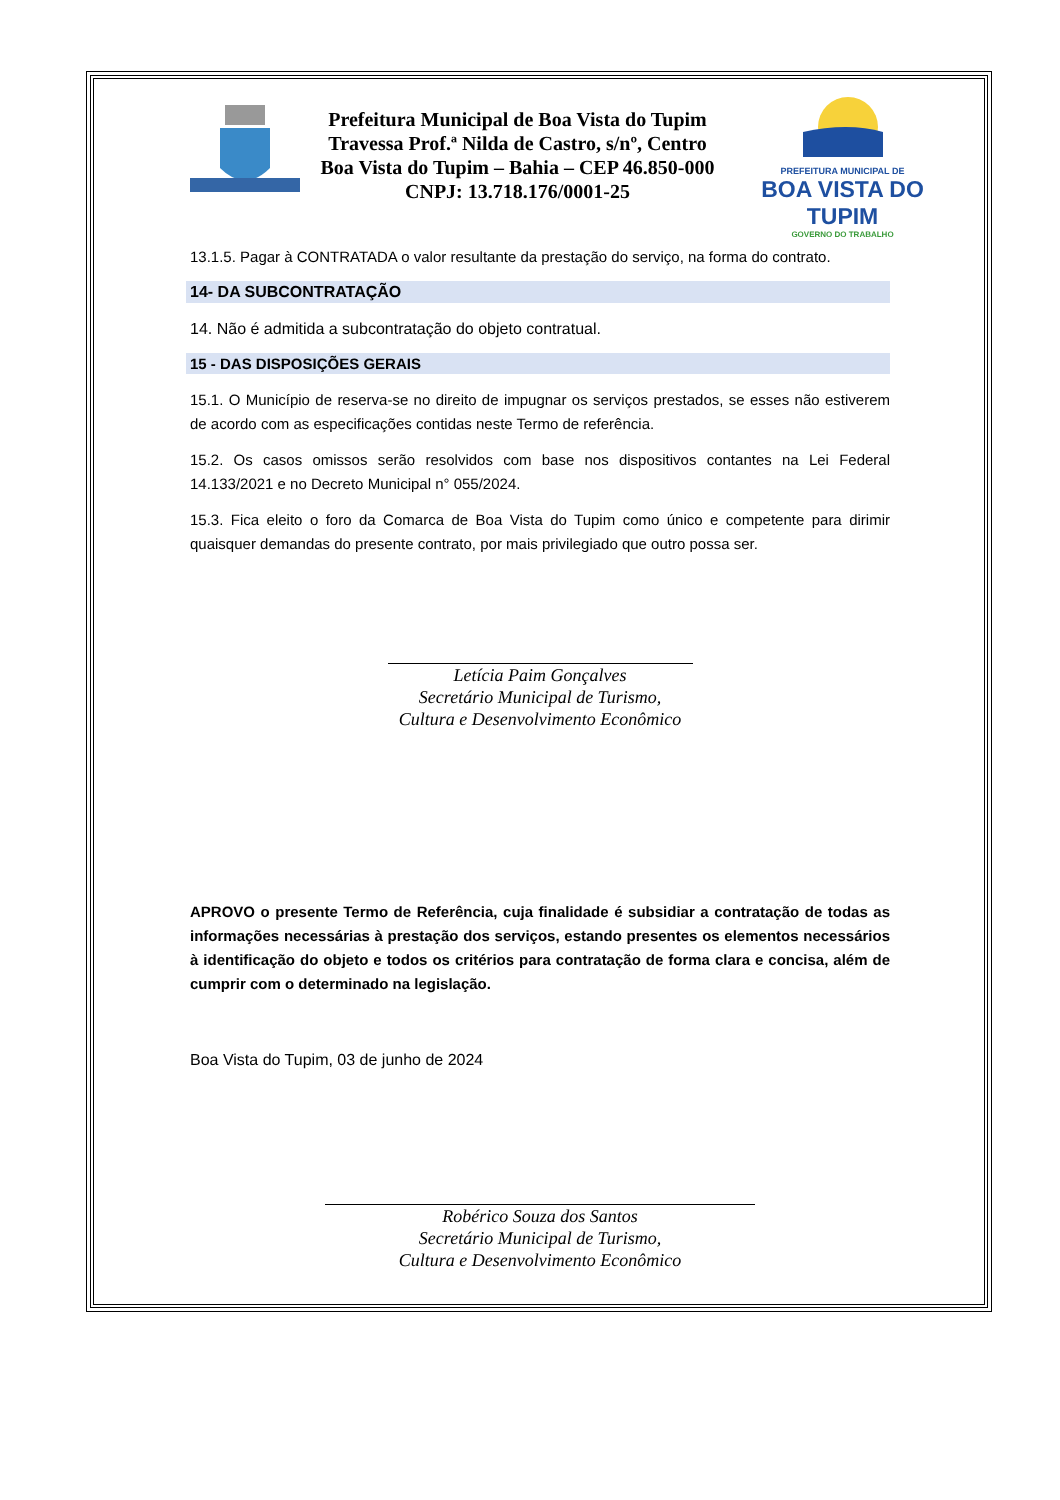Prefeitura Municipal de Boa Vista do Tupim
Travessa Prof.ª Nilda de Castro, s/nº, Centro
Boa Vista do Tupim – Bahia – CEP 46.850-000
CNPJ: 13.718.176/0001-25
PREFEITURA MUNICIPAL DE
BOA VISTA DO TUPIM
GOVERNO DO TRABALHO
13.1.5. Pagar à CONTRATADA o valor resultante da prestação do serviço, na forma do contrato.
14- DA SUBCONTRATAÇÃO
14. Não é admitida a subcontratação do objeto contratual.
15 - DAS DISPOSIÇÕES GERAIS
15.1. O Município de reserva-se no direito de impugnar os serviços prestados, se esses não estiverem de acordo com as especificações contidas neste Termo de referência.
15.2. Os casos omissos serão resolvidos com base nos dispositivos contantes na Lei Federal 14.133/2021 e no Decreto Municipal n° 055/2024.
15.3. Fica eleito o foro da Comarca de Boa Vista do Tupim como único e competente para dirimir quaisquer demandas do presente contrato, por mais privilegiado que outro possa ser.
Letícia Paim Gonçalves
Secretário Municipal de Turismo,
Cultura e Desenvolvimento Econômico
APROVO o presente Termo de Referência, cuja finalidade é subsidiar a contratação de todas as informações necessárias à prestação dos serviços, estando presentes os elementos necessários à identificação do objeto e todos os critérios para contratação de forma clara e concisa, além de cumprir com o determinado na legislação.
Boa Vista do Tupim, 03 de junho de 2024
Robérico Souza dos Santos
Secretário Municipal de Turismo,
Cultura e Desenvolvimento Econômico